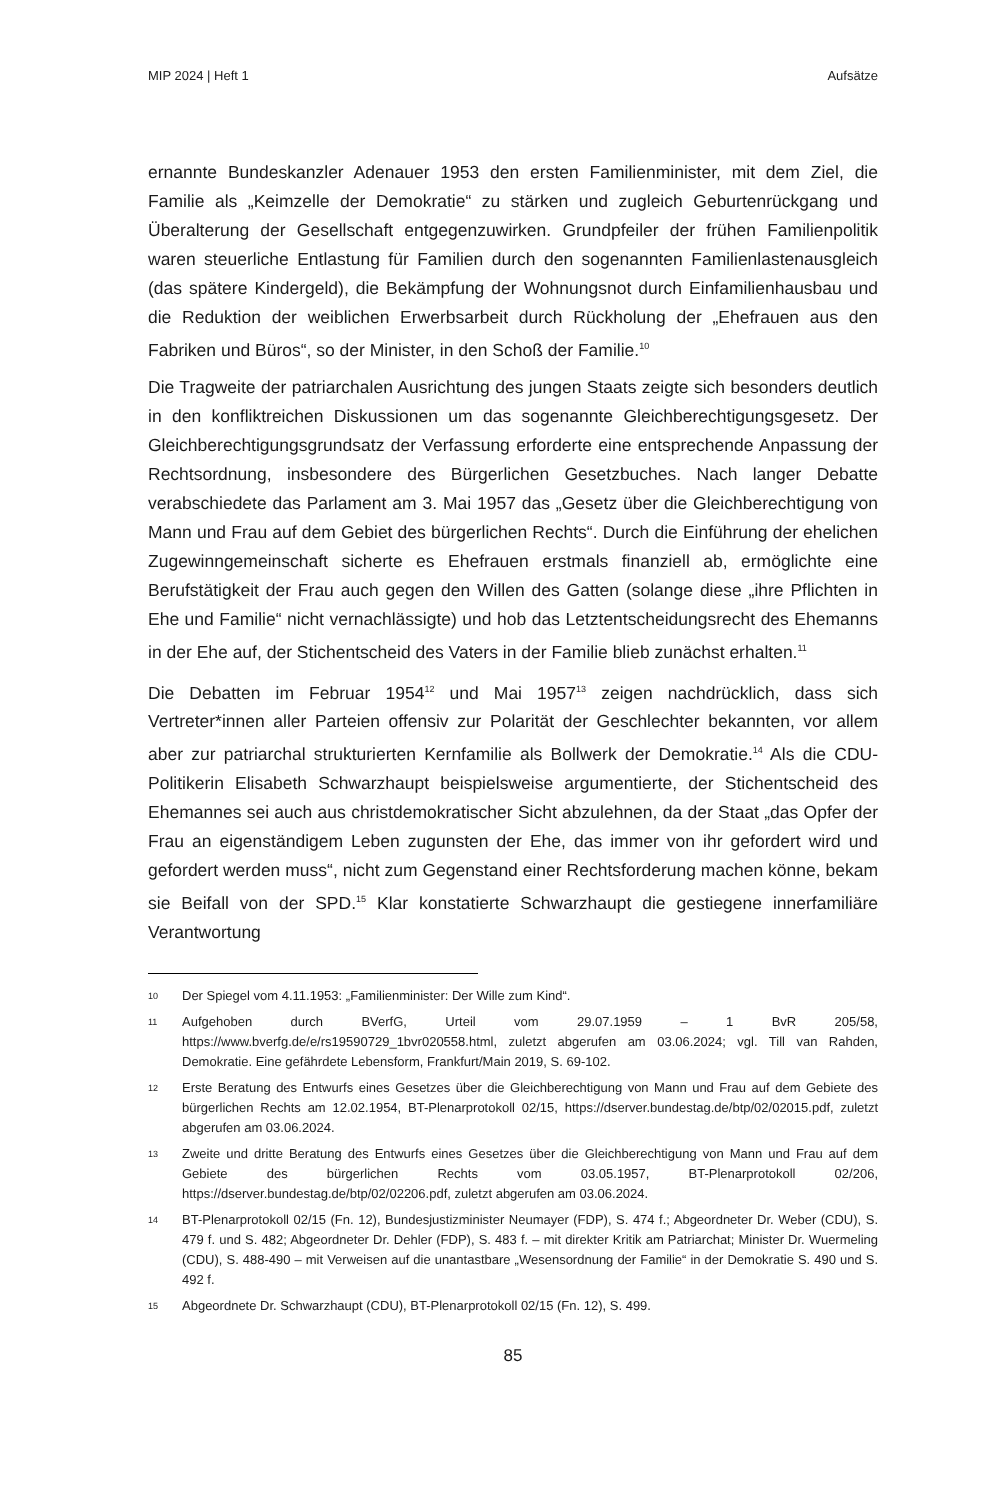MIP 2024 | Heft 1 Aufsätze
ernannte Bundeskanzler Adenauer 1953 den ersten Familienminister, mit dem Ziel, die Familie als „Keimzelle der Demokratie“ zu stärken und zugleich Geburtenrückgang und Überalterung der Gesellschaft entgegenzuwirken. Grundpfeiler der frühen Familienpolitik waren steuerliche Entlastung für Familien durch den sogenannten Familienlastenausgleich (das spätere Kindergeld), die Bekämpfung der Wohnungsnot durch Einfamilienhausbau und die Reduktion der weiblichen Erwerbsarbeit durch Rückholung der „Ehefrauen aus den Fabriken und Büros“, so der Minister, in den Schoß der Familie.<sup>10</sup>
Die Tragweite der patriarchalen Ausrichtung des jungen Staats zeigte sich besonders deutlich in den konfliktreichen Diskussionen um das sogenannte Gleichberechtigungsgesetz. Der Gleichberechtigungsgrundsatz der Verfassung erforderte eine entsprechende Anpassung der Rechtsordnung, insbesondere des Bürgerlichen Gesetzbuches. Nach langer Debatte verabschiedete das Parlament am 3. Mai 1957 das „Gesetz über die Gleichberechtigung von Mann und Frau auf dem Gebiet des bürgerlichen Rechts“. Durch die Einführung der ehelichen Zugewinngemeinschaft sicherte es Ehefrauen erstmals finanziell ab, ermöglichte eine Berufstätigkeit der Frau auch gegen den Willen des Gatten (solange diese „ihre Pflichten in Ehe und Familie“ nicht vernachlässigte) und hob das Letztentscheidungsrecht des Ehemanns in der Ehe auf, der Stichentscheid des Vaters in der Familie blieb zunächst erhalten.<sup>11</sup>
Die Debatten im Februar 1954<sup>12</sup> und Mai 1957<sup>13</sup> zeigen nachdrücklich, dass sich Vertreter*innen aller Parteien offensiv zur Polarität der Geschlechter bekannten, vor allem aber zur patriarchal strukturierten Kernfamilie als Bollwerk der Demokratie.<sup>14</sup> Als die CDU-Politikerin Elisabeth Schwarzhaupt beispielsweise argumentierte, der Stichentscheid des Ehemannes sei auch aus christdemokratischer Sicht abzulehnen, da der Staat „das Opfer der Frau an eigenständigem Leben zugunsten der Ehe, das immer von ihr gefordert wird und gefordert werden muss“, nicht zum Gegenstand einer Rechtsforderung machen könne, bekam sie Beifall von der SPD.<sup>15</sup> Klar konstatierte Schwarzhaupt die gestiegene innerfamiliäre Verantwortung
10 Der Spiegel vom 4.11.1953: „Familienminister: Der Wille zum Kind“.
11 Aufgehoben durch BVerfG, Urteil vom 29.07.1959 – 1 BvR 205/58, https://www.bverfg.de/e/rs19590729_1bvr020558.html, zuletzt abgerufen am 03.06.2024; vgl. Till van Rahden, Demokratie. Eine gefährdete Lebensform, Frankfurt/Main 2019, S. 69-102.
12 Erste Beratung des Entwurfs eines Gesetzes über die Gleichberechtigung von Mann und Frau auf dem Gebiete des bürgerlichen Rechts am 12.02.1954, BT-Plenarprotokoll 02/15, https://dserver.bundestag.de/btp/02/02015.pdf, zuletzt abgerufen am 03.06.2024.
13 Zweite und dritte Beratung des Entwurfs eines Gesetzes über die Gleichberechtigung von Mann und Frau auf dem Gebiete des bürgerlichen Rechts vom 03.05.1957, BT-Plenarprotokoll 02/206, https://dserver.bundestag.de/btp/02/02206.pdf, zuletzt abgerufen am 03.06.2024.
14 BT-Plenarprotokoll 02/15 (Fn. 12), Bundesjustizminister Neumayer (FDP), S. 474 f.; Abgeordneter Dr. Weber (CDU), S. 479 f. und S. 482; Abgeordneter Dr. Dehler (FDP), S. 483 f. – mit direkter Kritik am Patriarchat; Minister Dr. Wuermeling (CDU), S. 488-490 – mit Verweisen auf die unantastbare „Wesensordnung der Familie“ in der Demokratie S. 490 und S. 492 f.
15 Abgeordnete Dr. Schwarzhaupt (CDU), BT-Plenarprotokoll 02/15 (Fn. 12), S. 499.
85